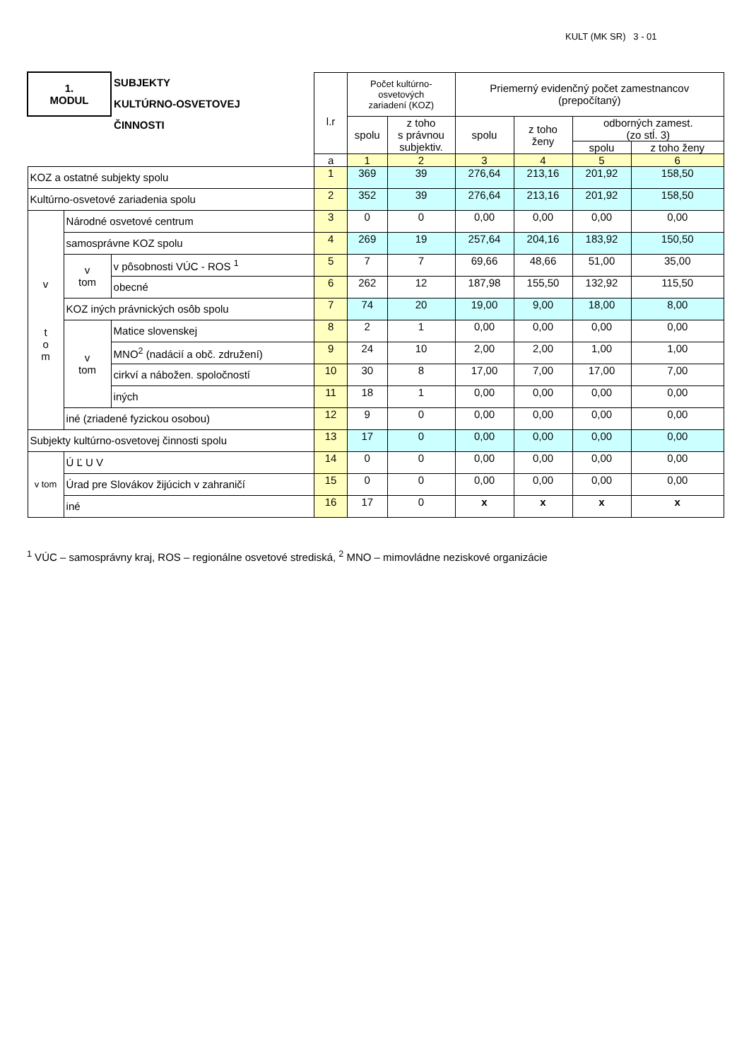KULT (MK SR) 3 - 01
| 1. MODUL | | SUBJEKTY KULTÚRNO-OSVETOVEJ ČINNOSTI | l.r | Počet kultúrno- osvetových zariadení (KOZ) | | Priemerný evidenčný počet zamestnancov (prepočítaný) | | | |
| --- | --- | --- | --- | --- | --- | --- | --- | --- | --- |
| | | | | spolu | z toho s právnou subjektiv. | spolu | z toho ženy | odborných zamest. (zo stĺ. 3) | |
| | | | | | | | | spolu | z toho ženy |
| | | | a | 1 | 2 | 3 | 4 | 5 | 6 |
| KOZ a ostatné subjekty spolu | | | 1 | 369 | 39 | 276,64 | 213,16 | 201,92 | 158,50 |
| Kultúrno-osvetové zariadenia spolu | | | 2 | 352 | 39 | 276,64 | 213,16 | 201,92 | 158,50 |
| v t o m | Národné osvetové centrum | | 3 | 0 | 0 | 0,00 | 0,00 | 0,00 | 0,00 |
| | samosprávne KOZ spolu | | 4 | 269 | 19 | 257,64 | 204,16 | 183,92 | 150,50 |
| | v tom | v pôsobnosti VÚC - ROS <sup>1</sup> | 5 | 7 | 7 | 69,66 | 48,66 | 51,00 | 35,00 |
| | | obecné | 6 | 262 | 12 | 187,98 | 155,50 | 132,92 | 115,50 |
| | KOZ iných právnických osôb spolu | | 7 | 74 | 20 | 19,00 | 9,00 | 18,00 | 8,00 |
| | v tom | Matice slovenskej | 8 | 2 | 1 | 0,00 | 0,00 | 0,00 | 0,00 |
| | | MNO<sup>2</sup> (nadácií a obč. združení) | 9 | 24 | 10 | 2,00 | 2,00 | 1,00 | 1,00 |
| | | cirkví a nábožen. spoločností | 10 | 30 | 8 | 17,00 | 7,00 | 17,00 | 7,00 |
| | | iných | 11 | 18 | 1 | 0,00 | 0,00 | 0,00 | 0,00 |
| | iné (zriadené fyzickou osobou) | | 12 | 9 | 0 | 0,00 | 0,00 | 0,00 | 0,00 |
| Subjekty kultúrno-osvetovej činnosti spolu | | | 13 | 17 | 0 | 0,00 | 0,00 | 0,00 | 0,00 |
| v tom | Ú Ľ U V | | 14 | 0 | 0 | 0,00 | 0,00 | 0,00 | 0,00 |
| | Úrad pre Slovákov žijúcich v zahraničí | | 15 | 0 | 0 | 0,00 | 0,00 | 0,00 | 0,00 |
| | iné | | 16 | 17 | 0 | x | x | x | x |
<sup>1</sup> VÚC – samosprávny kraj, ROS – regionálne osvetové strediská, <sup>2</sup> MNO – mimovládne neziskové organizácie